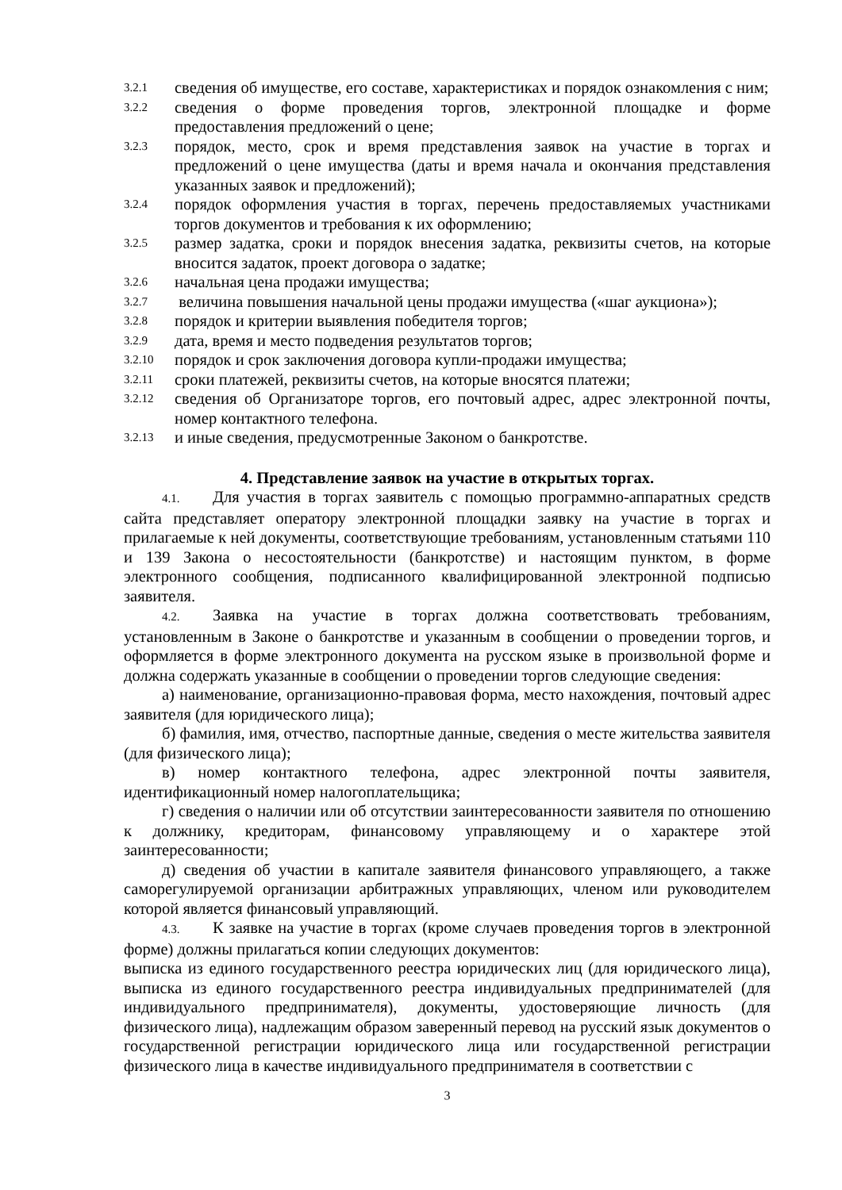3.2.1 сведения об имуществе, его составе, характеристиках и порядок ознакомления с ним;
3.2.2 сведения о форме проведения торгов, электронной площадке и форме предоставления предложений о цене;
3.2.3 порядок, место, срок и время представления заявок на участие в торгах и предложений о цене имущества (даты и время начала и окончания представления указанных заявок и предложений);
3.2.4 порядок оформления участия в торгах, перечень предоставляемых участниками торгов документов и требования к их оформлению;
3.2.5 размер задатка, сроки и порядок внесения задатка, реквизиты счетов, на которые вносится задаток, проект договора о задатке;
3.2.6 начальная цена продажи имущества;
3.2.7 величина повышения начальной цены продажи имущества («шаг аукциона»);
3.2.8 порядок и критерии выявления победителя торгов;
3.2.9 дата, время и место подведения результатов торгов;
3.2.10 порядок и срок заключения договора купли-продажи имущества;
3.2.11 сроки платежей, реквизиты счетов, на которые вносятся платежи;
3.2.12 сведения об Организаторе торгов, его почтовый адрес, адрес электронной почты, номер контактного телефона.
3.2.13 и иные сведения, предусмотренные Законом о банкротстве.
4. Представление заявок на участие в открытых торгах.
4.1. Для участия в торгах заявитель с помощью программно-аппаратных средств сайта представляет оператору электронной площадки заявку на участие в торгах и прилагаемые к ней документы, соответствующие требованиям, установленным статьями 110 и 139 Закона о несостоятельности (банкротстве) и настоящим пунктом, в форме электронного сообщения, подписанного квалифицированной электронной подписью заявителя.
4.2. Заявка на участие в торгах должна соответствовать требованиям, установленным в Законе о банкротстве и указанным в сообщении о проведении торгов, и оформляется в форме электронного документа на русском языке в произвольной форме и должна содержать указанные в сообщении о проведении торгов следующие сведения:
а) наименование, организационно-правовая форма, место нахождения, почтовый адрес заявителя (для юридического лица);
б) фамилия, имя, отчество, паспортные данные, сведения о месте жительства заявителя (для физического лица);
в) номер контактного телефона, адрес электронной почты заявителя, идентификационный номер налогоплательщика;
г) сведения о наличии или об отсутствии заинтересованности заявителя по отношению к должнику, кредиторам, финансовому управляющему и о характере этой заинтересованности;
д) сведения об участии в капитале заявителя финансового управляющего, а также саморегулируемой организации арбитражных управляющих, членом или руководителем которой является финансовый управляющий.
4.3. К заявке на участие в торгах (кроме случаев проведения торгов в электронной форме) должны прилагаться копии следующих документов:
выписка из единого государственного реестра юридических лиц (для юридического лица), выписка из единого государственного реестра индивидуальных предпринимателей (для индивидуального предпринимателя), документы, удостоверяющие личность (для физического лица), надлежащим образом заверенный перевод на русский язык документов о государственной регистрации юридического лица или государственной регистрации физического лица в качестве индивидуального предпринимателя в соответствии с
3